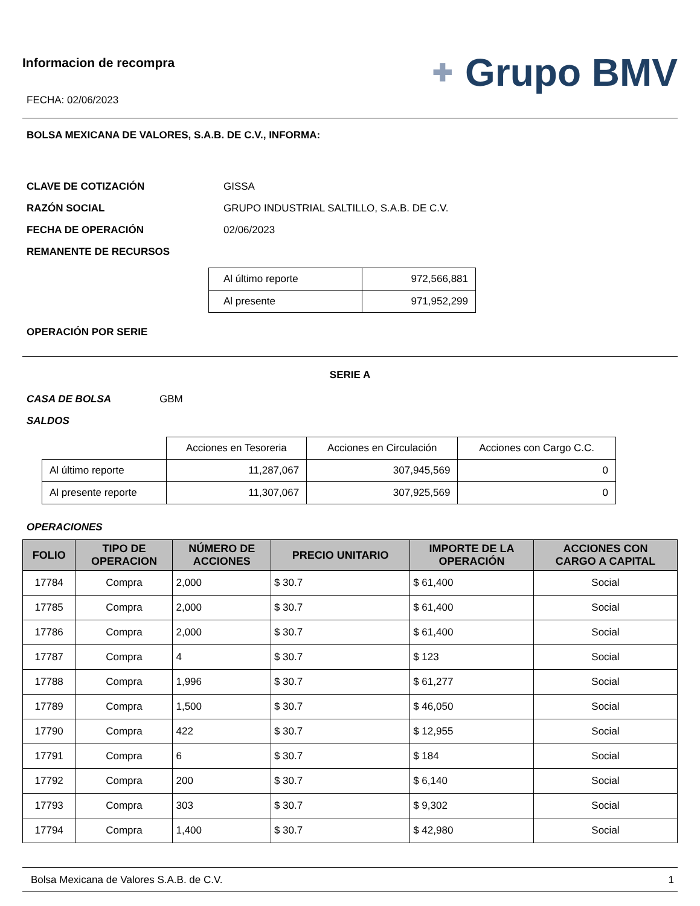Informacion de recompra
FECHA: 02/06/2023
✚ Grupo BMV
BOLSA MEXICANA DE VALORES, S.A.B. DE C.V., INFORMA:
CLAVE DE COTIZACIÓN GISSA
RAZÓN SOCIAL GRUPO INDUSTRIAL SALTILLO, S.A.B. DE C.V.
FECHA DE OPERACIÓN 02/06/2023
REMANENTE DE RECURSOS
| Al último reporte | 972,566,881 |
| Al presente | 971,952,299 |
OPERACIÓN POR SERIE
SERIE A
CASA DE BOLSA GBM
SALDOS
| | Acciones en Tesoreria | Acciones en Circulación | Acciones con Cargo C.C. |
| Al último reporte | 11,287,067 | 307,945,569 | 0 |
| Al presente reporte | 11,307,067 | 307,925,569 | 0 |
OPERACIONES
| FOLIO | TIPO DE OPERACION | NÚMERO DE ACCIONES | PRECIO UNITARIO | IMPORTE DE LA OPERACIÓN | ACCIONES CON CARGO A CAPITAL |
| --- | --- | --- | --- | --- | --- |
| 17784 | Compra | 2,000 | $ 30.7 | $ 61,400 | Social |
| 17785 | Compra | 2,000 | $ 30.7 | $ 61,400 | Social |
| 17786 | Compra | 2,000 | $ 30.7 | $ 61,400 | Social |
| 17787 | Compra | 4 | $ 30.7 | $ 123 | Social |
| 17788 | Compra | 1,996 | $ 30.7 | $ 61,277 | Social |
| 17789 | Compra | 1,500 | $ 30.7 | $ 46,050 | Social |
| 17790 | Compra | 422 | $ 30.7 | $ 12,955 | Social |
| 17791 | Compra | 6 | $ 30.7 | $ 184 | Social |
| 17792 | Compra | 200 | $ 30.7 | $ 6,140 | Social |
| 17793 | Compra | 303 | $ 30.7 | $ 9,302 | Social |
| 17794 | Compra | 1,400 | $ 30.7 | $ 42,980 | Social |
Bolsa Mexicana de Valores S.A.B. de C.V. 1